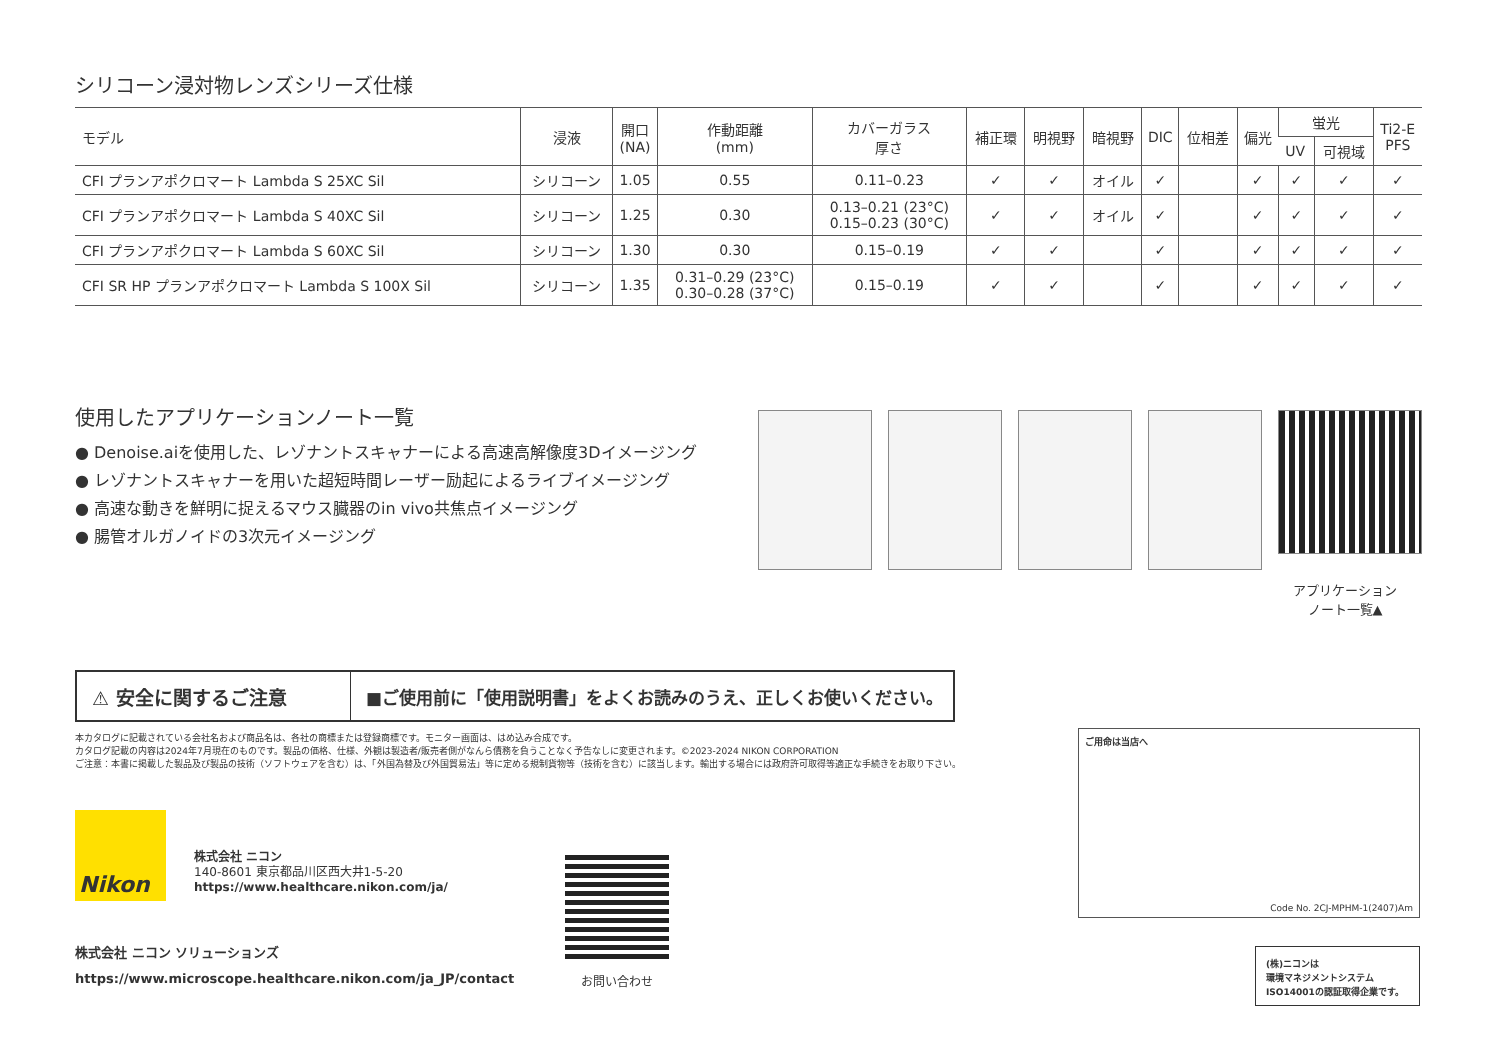シリコーン浸対物レンズシリーズ仕様
| モデル | 浸液 | 開口 (NA) | 作動距離 (mm) | カバーガラス 厚さ | 補正環 | 明視野 | 暗視野 | DIC | 位相差 | 偏光 | 蛍光 | | Ti2-E PFS |
| --- | --- | --- | --- | --- | --- | --- | --- | --- | --- | --- | --- | --- | --- |
| | | | | | | | | | | | UV | 可視域 | |
| CFI プランアポクロマート Lambda S 25XC Sil | シリコーン | 1.05 | 0.55 | 0.11–0.23 | ✓ | ✓ | オイル | ✓ | | ✓ | ✓ | ✓ | ✓ |
| CFI プランアポクロマート Lambda S 40XC Sil | シリコーン | 1.25 | 0.30 | 0.13–0.21 (23°C) 0.15–0.23 (30°C) | ✓ | ✓ | オイル | ✓ | | ✓ | ✓ | ✓ | ✓ |
| CFI プランアポクロマート Lambda S 60XC Sil | シリコーン | 1.30 | 0.30 | 0.15–0.19 | ✓ | ✓ | | ✓ | | ✓ | ✓ | ✓ | ✓ |
| CFI SR HP プランアポクロマート Lambda S 100X Sil | シリコーン | 1.35 | 0.31–0.29 (23°C) 0.30–0.28 (37°C) | 0.15–0.19 | ✓ | ✓ | | ✓ | | ✓ | ✓ | ✓ | ✓ |
使用したアプリケーションノート一覧
● Denoise.aiを使用した、レゾナントスキャナーによる高速高解像度3Dイメージング
● レゾナントスキャナーを用いた超短時間レーザー励起によるライブイメージング
● 高速な動きを鮮明に捉えるマウス臓器のin vivo共焦点イメージング
● 腸管オルガノイドの3次元イメージング
アプリケーション
ノート一覧▲
⚠ 安全に関するご注意
■ご使用前に「使用説明書」をよくお読みのうえ、正しくお使いください。
本カタログに記載されている会社名および商品名は、各社の商標または登録商標です。モニター画面は、はめ込み合成です。
カタログ記載の内容は2024年7月現在のものです。製品の価格、仕様、外観は製造者/販売者側がなんら債務を負うことなく予告なしに変更されます。©2023-2024 NIKON CORPORATION
ご注意：本書に掲載した製品及び製品の技術（ソフトウェアを含む）は、「外国為替及び外国貿易法」等に定める規制貨物等（技術を含む）に該当します。輸出する場合には政府許可取得等適正な手続きをお取り下さい。
Nikon
株式会社 ニコン
140-8601 東京都品川区西大井1-5-20
https://www.healthcare.nikon.com/ja/
株式会社 ニコン ソリューションズ
https://www.microscope.healthcare.nikon.com/ja_JP/contact
お問い合わせ
ご用命は当店へ
Code No. 2CJ-MPHM-1(2407)Am
(株)ニコンは
環境マネジメントシステム
ISO14001の認証取得企業です。